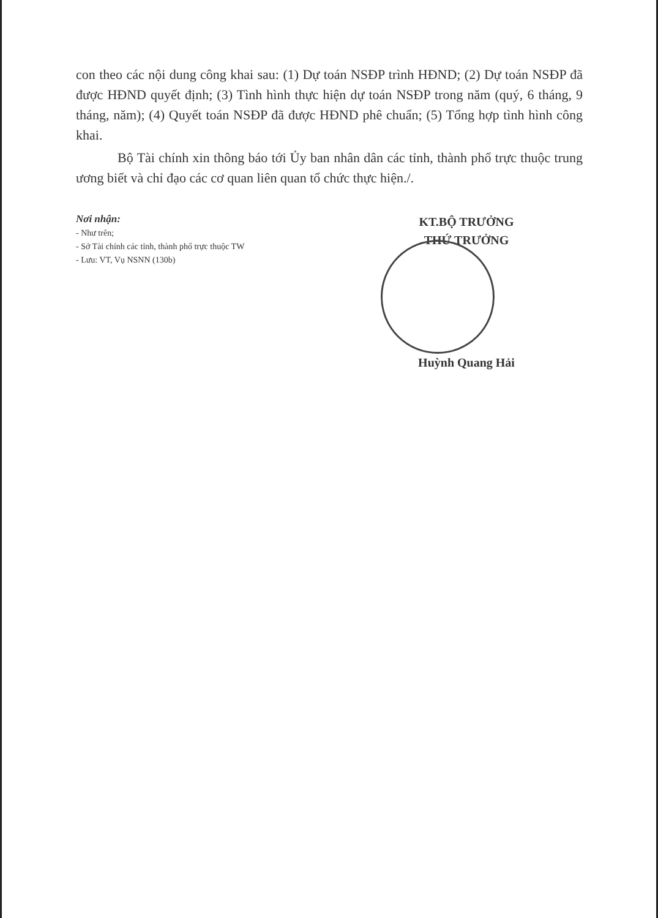con theo các nội dung công khai sau: (1) Dự toán NSĐP trình HĐND; (2) Dự toán NSĐP đã được HĐND quyết định; (3) Tình hình thực hiện dự toán NSĐP trong năm (quý, 6 tháng, 9 tháng, năm); (4) Quyết toán NSĐP đã được HĐND phê chuẩn; (5) Tổng hợp tình hình công khai.
Bộ Tài chính xin thông báo tới Ủy ban nhân dân các tỉnh, thành phố trực thuộc trung ương biết và chỉ đạo các cơ quan liên quan tổ chức thực hiện./.
Nơi nhận:
- Như trên;
- Sở Tài chính các tỉnh, thành phố trực thuộc TW
- Lưu: VT, Vụ NSNN (130b)
KT.BỘ TRƯỞNG
THỨ TRƯỞNG
Huỳnh Quang Hải